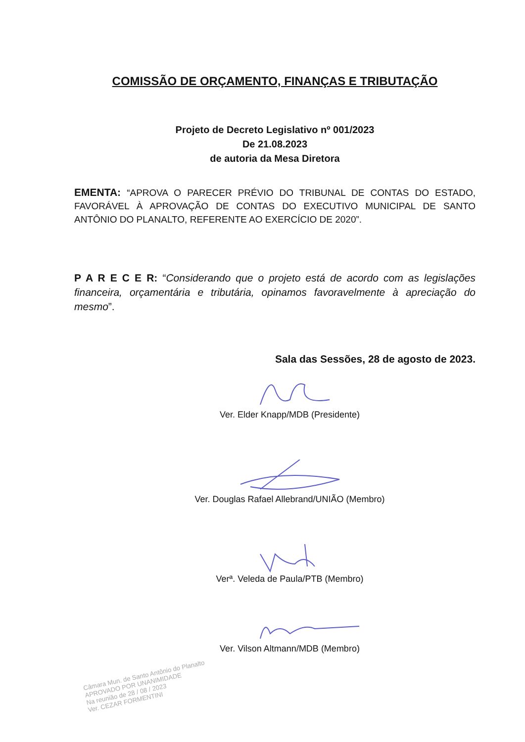COMISSÃO DE ORÇAMENTO, FINANÇAS E TRIBUTAÇÃO
Projeto de Decreto Legislativo nº 001/2023
De 21.08.2023
de autoria da Mesa Diretora
EMENTA: “APROVA O PARECER PRÉVIO DO TRIBUNAL DE CONTAS DO ESTADO, FAVORÁVEL À APROVAÇÃO DE CONTAS DO EXECUTIVO MUNICIPAL DE SANTO ANTÔNIO DO PLANALTO, REFERENTE AO EXERCÍCIO DE 2020”.
P A R E C E R: “Considerando que o projeto está de acordo com as legislações financeira, orçamentária e tributária, opinamos favoravelmente à apreciação do mesmo”.
Sala das Sessões, 28 de agosto de 2023.
Ver. Elder Knapp/MDB (Presidente)
Ver. Douglas Rafael Allebrand/UNIÃO (Membro)
Verª. Veleda de Paula/PTB (Membro)
Ver. Vilson Altmann/MDB (Membro)
Câmara Mun. de Santo Antônio do Planalto
APROVADO POR UNANIMIDADE
Na reunião de 28 / 08 / 2023
Ver. CEZAR FORMENTINI